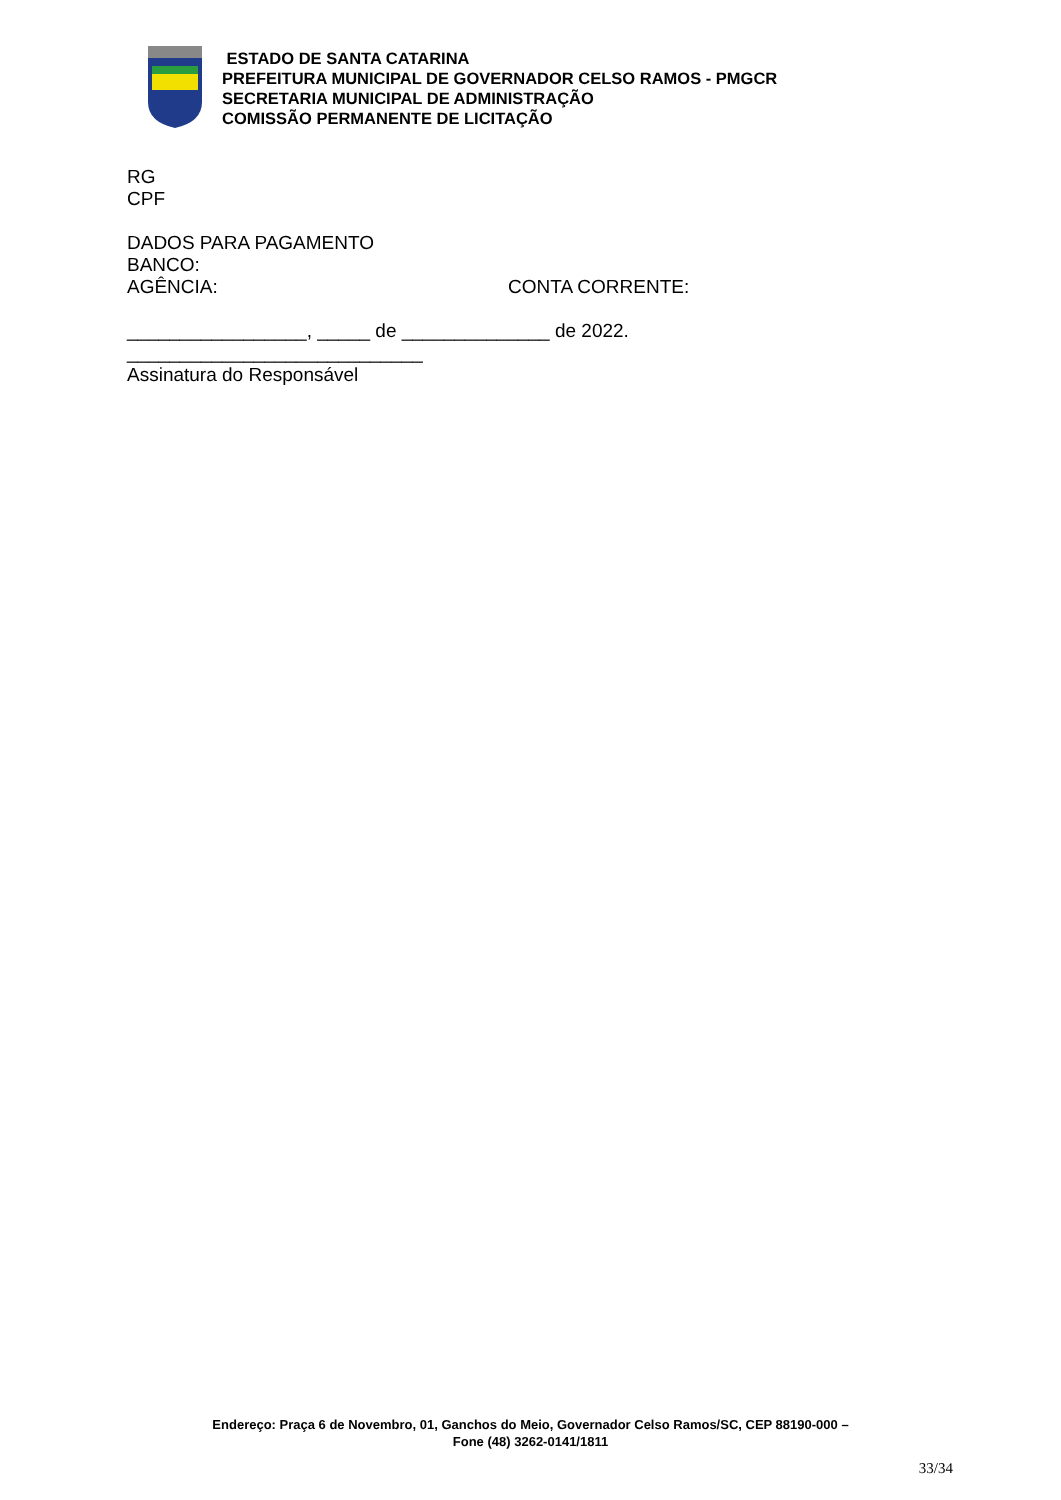ESTADO DE SANTA CATARINA
PREFEITURA MUNICIPAL DE GOVERNADOR CELSO RAMOS - PMGCR
SECRETARIA MUNICIPAL DE ADMINISTRAÇÃO
COMISSÃO PERMANENTE DE LICITAÇÃO
RG
CPF
DADOS PARA PAGAMENTO
BANCO:
AGÊNCIA: CONTA CORRENTE:
_________________, _____ de ______________ de 2022.
____________________________
Assinatura do Responsável
Endereço: Praça 6 de Novembro, 01, Ganchos do Meio, Governador Celso Ramos/SC, CEP 88190-000 –
Fone (48) 3262-0141/1811
33/34